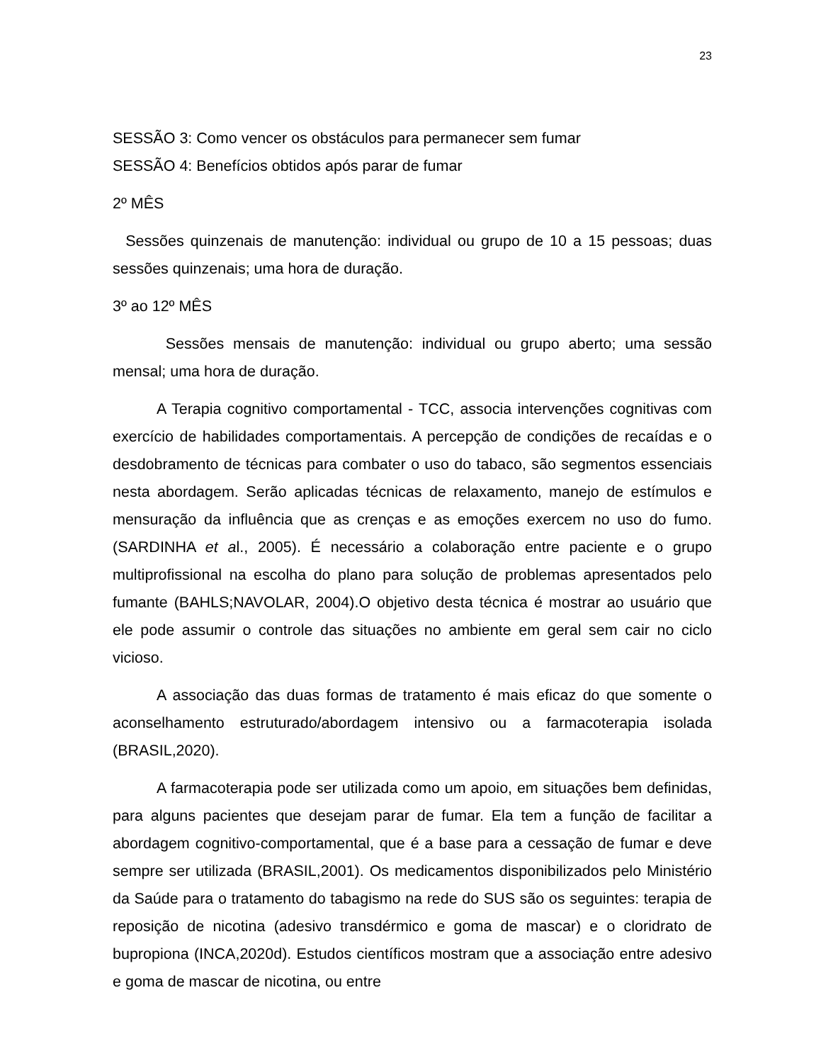23
SESSÃO 3: Como vencer os obstáculos para permanecer sem fumar
SESSÃO 4: Benefícios obtidos após parar de fumar
2º MÊS
Sessões quinzenais de manutenção: individual ou grupo de 10 a 15 pessoas; duas sessões quinzenais; uma hora de duração.
3º ao 12º MÊS
Sessões mensais de manutenção: individual ou grupo aberto; uma sessão mensal; uma hora de duração.
A Terapia cognitivo comportamental - TCC, associa intervenções cognitivas com exercício de habilidades comportamentais. A percepção de condições de recaídas e o desdobramento de técnicas para combater o uso do tabaco, são segmentos essenciais nesta abordagem. Serão aplicadas técnicas de relaxamento, manejo de estímulos e mensuração da influência que as crenças e as emoções exercem no uso do fumo. (SARDINHA et al., 2005). É necessário a colaboração entre paciente e o grupo multiprofissional na escolha do plano para solução de problemas apresentados pelo fumante (BAHLS;NAVOLAR, 2004).O objetivo desta técnica é mostrar ao usuário que ele pode assumir o controle das situações no ambiente em geral sem cair no ciclo vicioso.
A associação das duas formas de tratamento é mais eficaz do que somente o aconselhamento estruturado/abordagem intensivo ou a farmacoterapia isolada (BRASIL,2020).
A farmacoterapia pode ser utilizada como um apoio, em situações bem definidas, para alguns pacientes que desejam parar de fumar. Ela tem a função de facilitar a abordagem cognitivo-comportamental, que é a base para a cessação de fumar e deve sempre ser utilizada (BRASIL,2001). Os medicamentos disponibilizados pelo Ministério da Saúde para o tratamento do tabagismo na rede do SUS são os seguintes: terapia de reposição de nicotina (adesivo transdérmico e goma de mascar) e o cloridrato de bupropiona (INCA,2020d). Estudos científicos mostram que a associação entre adesivo e goma de mascar de nicotina, ou entre